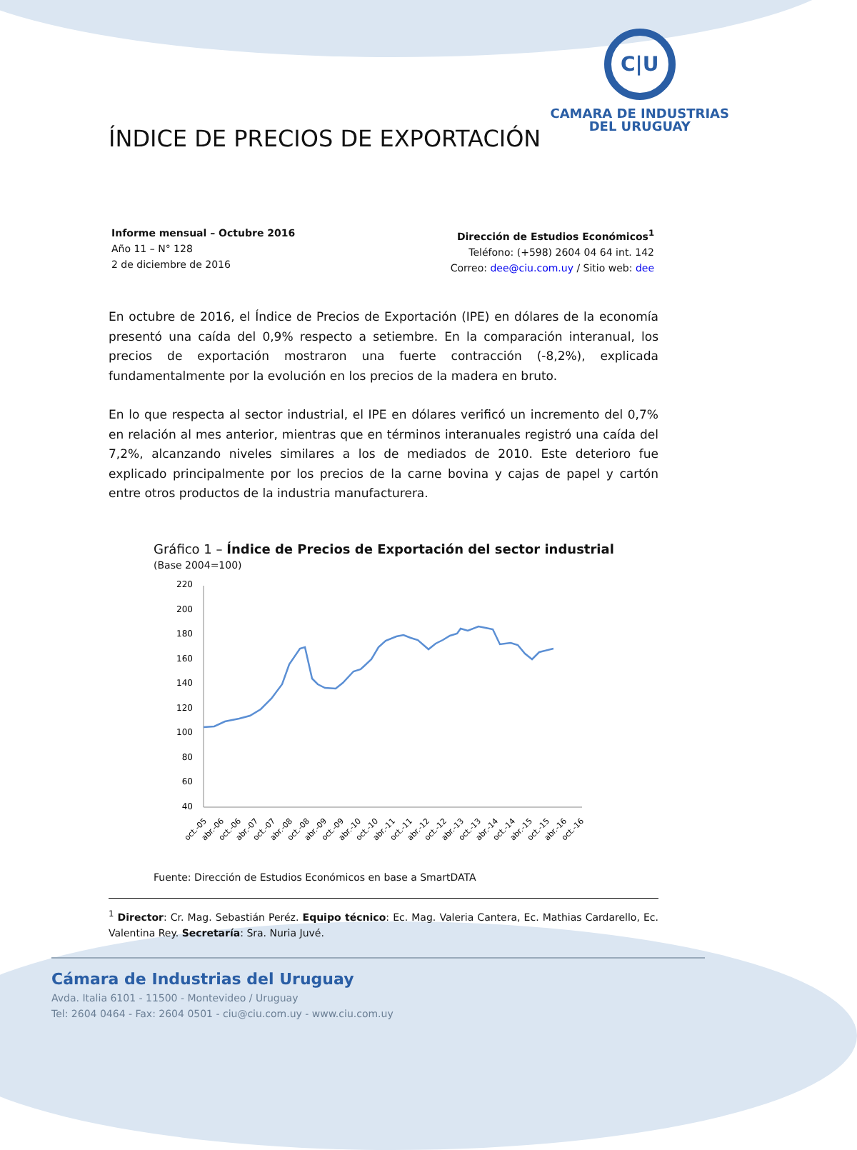C|U
CAMARA DE INDUSTRIAS
DEL URUGUAY
ÍNDICE DE PRECIOS DE EXPORTACIÓN
Informe mensual – Octubre 2016
Año 11 – N° 128
2 de diciembre de 2016
Dirección de Estudios Económicos<sup>1</sup>
Teléfono: (+598) 2604 04 64 int. 142
Correo: dee@ciu.com.uy / Sitio web: dee
En octubre de 2016, el Índice de Precios de Exportación (IPE) en dólares de la economía presentó una caída del 0,9% respecto a setiembre. En la comparación interanual, los precios de exportación mostraron una fuerte contracción (-8,2%), explicada fundamentalmente por la evolución en los precios de la madera en bruto.
En lo que respecta al sector industrial, el IPE en dólares verificó un incremento del 0,7% en relación al mes anterior, mientras que en términos interanuales registró una caída del 7,2%, alcanzando niveles similares a los de mediados de 2010. Este deterioro fue explicado principalmente por los precios de la carne bovina y cajas de papel y cartón entre otros productos de la industria manufacturera.
Gráfico 1 – Índice de Precios de Exportación del sector industrial
(Base 2004=100)
220
200
180
160
140
120
100
80
60
40
oct.-05
abr.-06
oct.-06
abr.-07
oct.-07
abr.-08
oct.-08
abr.-09
oct.-09
abr.-10
oct.-10
abr.-11
oct.-11
abr.-12
oct.-12
abr.-13
oct.-13
abr.-14
oct.-14
abr.-15
oct.-15
abr.-16
oct.-16
Fuente: Dirección de Estudios Económicos en base a SmartDATA
<sup>1</sup> Director: Cr. Mag. Sebastián Peréz. Equipo técnico: Ec. Mag. Valeria Cantera, Ec. Mathias Cardarello, Ec. Valentina Rey. Secretaría: Sra. Nuria Juvé.
Cámara de Industrias del Uruguay
Avda. Italia 6101 - 11500 - Montevideo / Uruguay
Tel: 2604 0464 - Fax: 2604 0501 - ciu@ciu.com.uy - www.ciu.com.uy